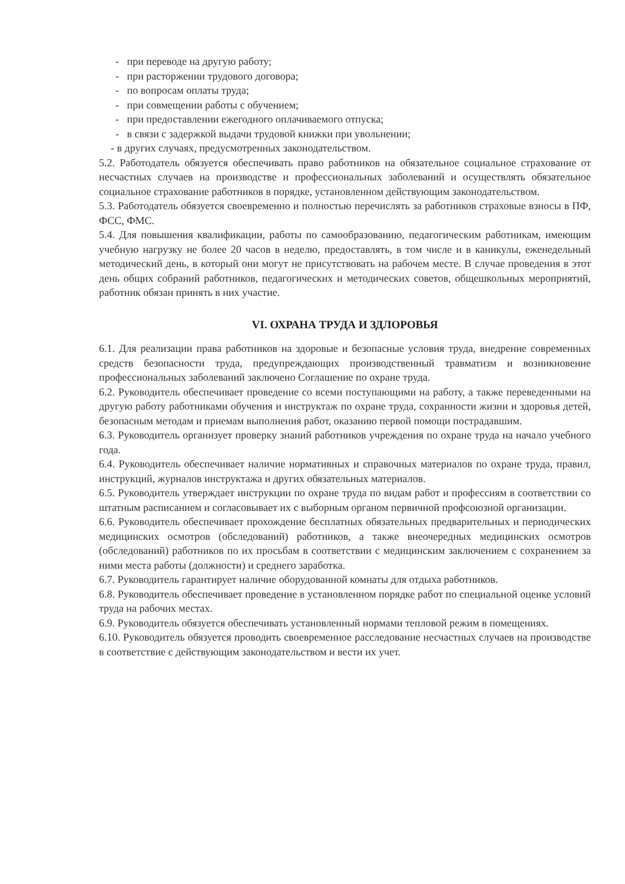- при переводе на другую работу;
- при расторжении трудового договора;
- по вопросам оплаты труда;
- при совмещении работы с обучением;
- при предоставлении ежегодного оплачиваемого отпуска;
- в связи с задержкой выдачи трудовой книжки при увольнении;
- в других случаях, предусмотренных законодательством.
5.2. Работодатель обязуется обеспечивать право работников на обязательное социальное страхование от несчастных случаев на производстве и профессиональных заболеваний и осуществлять обязательное социальное страхование работников в порядке, установленном действующим законодательством.
5.3. Работодатель обязуется своевременно и полностью перечислять за работников страховые взносы в ПФ, ФСС, ФМС.
5.4. Для повышения квалификации, работы по самообразованию, педагогическим работникам, имеющим учебную нагрузку не более 20 часов в неделю, предоставлять, в том числе и в каникулы, еженедельный методический день, в который они могут не присутствовать на рабочем месте. В случае проведения в этот день общих собраний работников, педагогических и методических советов, общешкольных мероприятий, работник обязан принять в них участие.
VI. ОХРАНА ТРУДА И ЗДЛОРОВЬЯ
6.1. Для реализации права работников на здоровые и безопасные условия труда, внедрение современных средств безопасности труда, предупреждающих производственный травматизм и возникновение профессиональных заболеваний заключено Соглашение по охране труда.
6.2. Руководитель обеспечивает проведение со всеми поступающими на работу, а также переведенными на другую работу работниками обучения и инструктаж по охране труда, сохранности жизни и здоровья детей, безопасным методам и приемам выполнения работ, оказанию первой помощи пострадавшим.
6.3. Руководитель организует проверку знаний работников учреждения по охране труда на начало учебного года.
6.4. Руководитель обеспечивает наличие нормативных и справочных материалов по охране труда, правил, инструкций, журналов инструктажа и других обязательных материалов.
6.5. Руководитель утверждает инструкции по охране труда по видам работ и профессиям в соответствии со штатным расписанием и согласовывает их с выборным органом первичной профсоюзной организации.
6.6. Руководитель обеспечивает прохождение бесплатных обязательных предварительных и периодических медицинских осмотров (обследований) работников, а также внеочередных медицинских осмотров (обследований) работников по их просьбам в соответствии с медицинским заключением с сохранением за ними места работы (должности) и среднего заработка.
6.7. Руководитель гарантирует наличие оборудованной комнаты для отдыха работников.
6.8. Руководитель обеспечивает проведение в установленном порядке работ по специальной оценке условий труда на рабочих местах.
6.9. Руководитель обязуется обеспечивать установленный нормами тепловой режим в помещениях.
6.10. Руководитель обязуется проводить своевременное расследование несчастных случаев на производстве в соответствие с действующим законодательством и вести их учет.